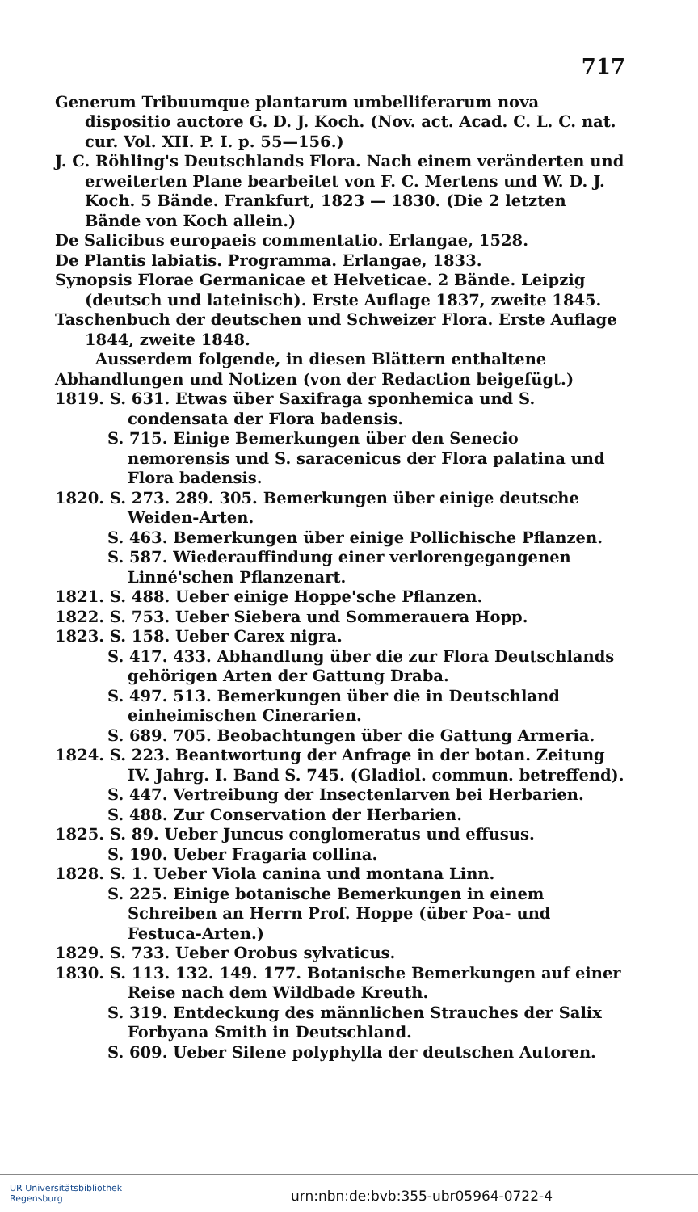717
Generum Tribuumque plantarum umbelliferarum nova dispositio auctore G. D. J. Koch. (Nov. act. Acad. C. L. C. nat. cur. Vol. XII. P. I. p. 55—156.)
J. C. Röhling's Deutschlands Flora. Nach einem veränderten und erweiterten Plane bearbeitet von F. C. Mertens und W. D. J. Koch. 5 Bände. Frankfurt, 1823 — 1830. (Die 2 letzten Bände von Koch allein.)
De Salicibus europaeis commentatio. Erlangae, 1528.
De Plantis labiatis. Programma. Erlangae, 1833.
Synopsis Florae Germanicae et Helveticae. 2 Bände. Leipzig (deutsch und lateinisch). Erste Auflage 1837, zweite 1845.
Taschenbuch der deutschen und Schweizer Flora. Erste Auflage 1844, zweite 1848.
Ausserdem folgende, in diesen Blättern enthaltene Abhandlungen und Notizen (von der Redaction beigefügt.)
1819. S. 631. Etwas über Saxifraga sponhemica und S. condensata der Flora badensis.
S. 715. Einige Bemerkungen über den Senecio nemorensis und S. saracenicus der Flora palatina und Flora badensis.
1820. S. 273. 289. 305. Bemerkungen über einige deutsche Weiden-Arten.
S. 463. Bemerkungen über einige Pollichische Pflanzen.
S. 587. Wiederauffindung einer verlorengegangenen Linné'schen Pflanzenart.
1821. S. 488. Ueber einige Hoppe'sche Pflanzen.
1822. S. 753. Ueber Siebera und Sommerauera Hopp.
1823. S. 158. Ueber Carex nigra.
S. 417. 433. Abhandlung über die zur Flora Deutschlands gehörigen Arten der Gattung Draba.
S. 497. 513. Bemerkungen über die in Deutschland einheimischen Cinerarien.
S. 689. 705. Beobachtungen über die Gattung Armeria.
1824. S. 223. Beantwortung der Anfrage in der botan. Zeitung IV. Jahrg. I. Band S. 745. (Gladiol. commun. betreffend).
S. 447. Vertreibung der Insectenlarven bei Herbarien.
S. 488. Zur Conservation der Herbarien.
1825. S. 89. Ueber Juncus conglomeratus und effusus.
S. 190. Ueber Fragaria collina.
1828. S. 1. Ueber Viola canina und montana Linn.
S. 225. Einige botanische Bemerkungen in einem Schreiben an Herrn Prof. Hoppe (über Poa- und Festuca-Arten.)
1829. S. 733. Ueber Orobus sylvaticus.
1830. S. 113. 132. 149. 177. Botanische Bemerkungen auf einer Reise nach dem Wildbade Kreuth.
S. 319. Entdeckung des männlichen Strauches der Salix Forbyana Smith in Deutschland.
S. 609. Ueber Silene polyphylla der deutschen Autoren.
UR Universitätsbibliothek
Regensburg
urn:nbn:de:bvb:355-ubr05964-0722-4